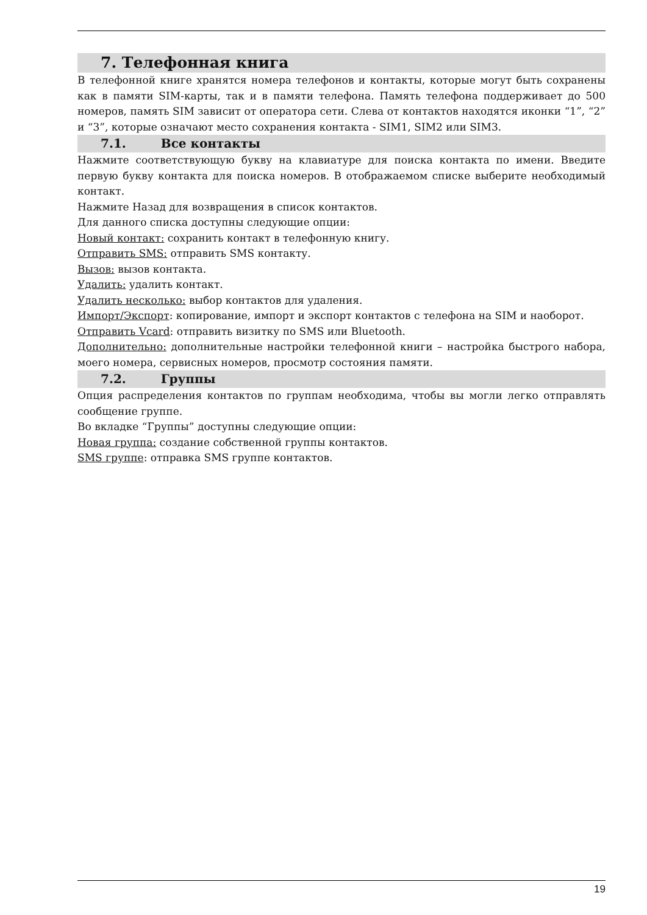7. Телефонная книга
В телефонной книге хранятся номера телефонов и контакты, которые могут быть сохранены как в памяти SIM-карты, так и в памяти телефона. Память телефона поддерживает до 500 номеров, память SIM зависит от оператора сети. Слева от контактов находятся иконки “1”, “2” и “3”, которые означают место сохранения контакта - SIM1, SIM2 или SIM3.
7.1. Все контакты
Нажмите соответствующую букву на клавиатуре для поиска контакта по имени. Введите первую букву контакта для поиска номеров. В отображаемом списке выберите необходимый контакт.
Нажмите Назад для возвращения в список контактов.
Для данного списка доступны следующие опции:
Новый контакт: сохранить контакт в телефонную книгу.
Отправить SMS: отправить SMS контакту.
Вызов: вызов контакта.
Удалить: удалить контакт.
Удалить несколько: выбор контактов для удаления.
Импорт/Экспорт: копирование, импорт и экспорт контактов с телефона на SIM и наоборот.
Отправить Vcard: отправить визитку по SMS или Bluetooth.
Дополнительно: дополнительные настройки телефонной книги – настройка быстрого набора, моего номера, сервисных номеров, просмотр состояния памяти.
7.2. Группы
Опция распределения контактов по группам необходима, чтобы вы могли легко отправлять сообщение группе.
Во вкладке “Группы” доступны следующие опции:
Новая группа: создание собственной группы контактов.
SMS группе: отправка SMS группе контактов.
19